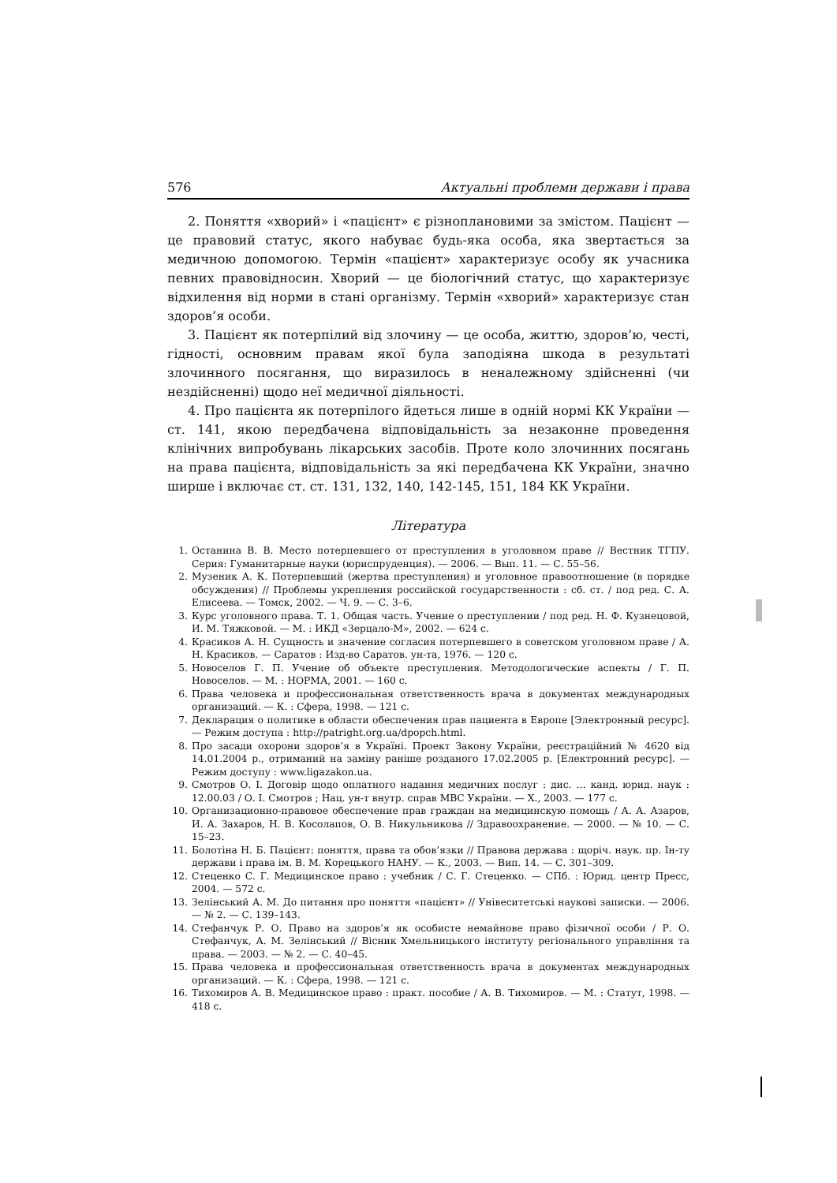576 Актуальні проблеми держави і права
2. Поняття «хворий» і «пацієнт» є різноплановими за змістом. Пацієнт — це правовий статус, якого набуває будь-яка особа, яка звертається за медичною допомогою. Термін «пацієнт» характеризує особу як учасника певних правовідносин. Хворий — це біологічний статус, що характеризує відхилення від норми в стані організму. Термін «хворий» характеризує стан здоров’я особи.
3. Пацієнт як потерпілий від злочину — це особа, життю, здоров’ю, честі, гідності, основним правам якої була заподіяна шкода в результаті злочинного посягання, що виразилось в неналежному здійсненні (чи нездійсненні) щодо неї медичної діяльності.
4. Про пацієнта як потерпілого йдеться лише в одній нормі КК України — ст. 141, якою передбачена відповідальність за незаконне проведення клінічних випробувань лікарських засобів. Проте коло злочинних посягань на права пацієнта, відповідальність за які передбачена КК України, значно ширше і включає ст. ст. 131, 132, 140, 142-145, 151, 184 КК України.
Література
1. Останина В. В. Место потерпевшего от преступления в уголовном праве // Вестник ТГПУ. Серия: Гуманитарные науки (юриспруденция). — 2006. — Вып. 11. — С. 55–56.
2. Музеник А. К. Потерпевший (жертва преступления) и уголовное правоотношение (в порядке обсуждения) // Проблемы укрепления российской государственности : сб. ст. / под ред. С. А. Елисеева. — Томск, 2002. — Ч. 9. — С. 3–6.
3. Курс уголовного права. Т. 1. Общая часть. Учение о преступлении / под ред. Н. Ф. Кузнецовой, И. М. Тяжковой. — М. : ИКД «Зерцало-М», 2002. — 624 с.
4. Красиков А. Н. Сущность и значение согласия потерпевшего в советском уголовном праве / А. Н. Красиков. — Саратов : Изд-во Саратов. ун-та, 1976. — 120 с.
5. Новоселов Г. П. Учение об объекте преступления. Методологические аспекты / Г. П. Новоселов. — М. : НОРМА, 2001. — 160 с.
6. Права человека и профессиональная ответственность врача в документах международных организаций. — К. : Сфера, 1998. — 121 с.
7. Декларация о политике в области обеспечения прав пациента в Европе [Электронный ресурс]. — Режим доступа : http://patright.org.ua/dpopch.html.
8. Про засади охорони здоров’я в Україні. Проект Закону України, реєстраційний № 4620 від 14.01.2004 р., отриманий на заміну раніше розданого 17.02.2005 р. [Електронний ресурс]. — Режим доступу : www.ligazakon.ua.
9. Смотров О. І. Договір щодо оплатного надання медичних послуг : дис. … канд. юрид. наук : 12.00.03 / О. І. Смотров ; Нац. ун-т внутр. справ МВС України. — Х., 2003. — 177 с.
10. Организационно-правовое обеспечение прав граждан на медицинскую помощь / А. А. Азаров, И. А. Захаров, Н. В. Косолапов, О. В. Никульникова // Здравоохранение. — 2000. — № 10. — С. 15–23.
11. Болотіна Н. Б. Пацієнт: поняття, права та обов’язки // Правова держава : щоріч. наук. пр. Ін-ту держави і права ім. В. М. Корецького НАНУ. — К., 2003. — Вип. 14. — С. 301–309.
12. Стеценко С. Г. Медицинское право : учебник / С. Г. Стеценко. — СПб. : Юрид. центр Пресс, 2004. — 572 с.
13. Зелінський А. М. До питання про поняття «пацієнт» // Унівеситетські наукові записки. — 2006. — № 2. — С. 139–143.
14. Стефанчук Р. О. Право на здоров’я як особисте немайнове право фізичної особи / Р. О. Стефанчук, А. М. Зелінський // Вісник Хмельницького інституту регіонального управління та права. — 2003. — № 2. — С. 40–45.
15. Права человека и профессиональная ответственность врача в документах международных организаций. — К. : Сфера, 1998. — 121 с.
16. Тихомиров А. В. Медицинское право : практ. пособие / А. В. Тихомиров. — М. : Статут, 1998. — 418 с.